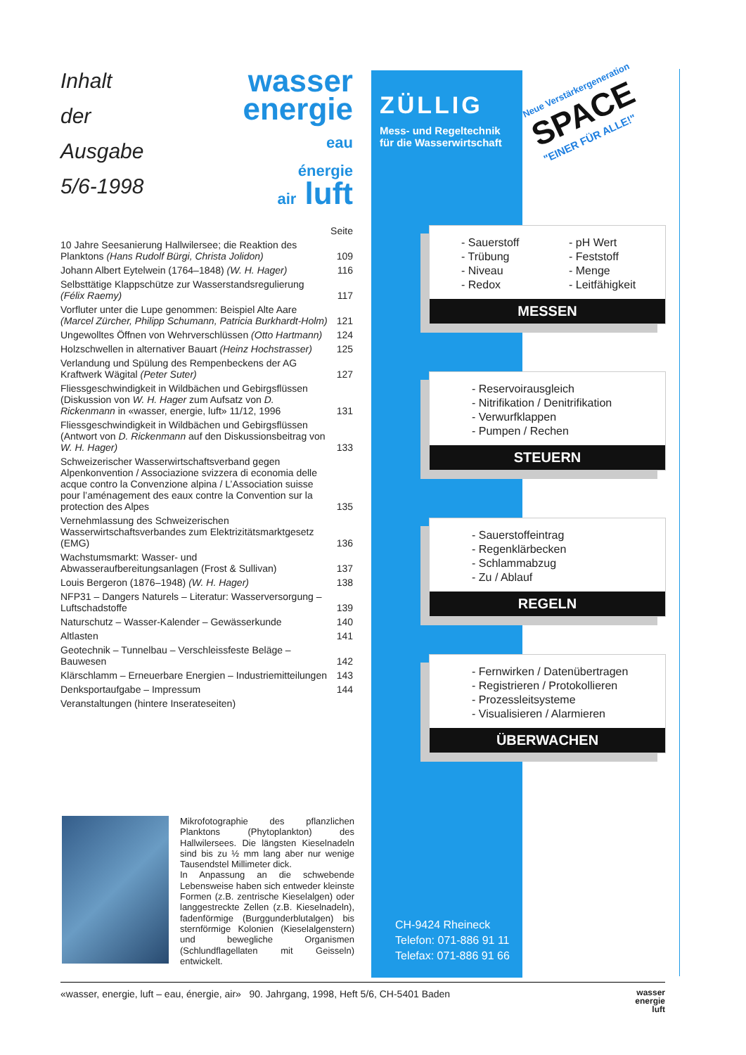Inhalt
der
Ausgabe
5/6-1998
wasser
energie
eau
énergie
air luft
| | Seite |
| 10 Jahre Seesanierung Hallwilersee; die Reaktion des Planktons (Hans Rudolf Bürgi, Christa Jolidon) | 109 |
| Johann Albert Eytelwein (1764–1848) (W. H. Hager) | 116 |
| Selbsttätige Klappschütze zur Wasserstandsregulierung (Félix Raemy) | 117 |
| Vorfluter unter die Lupe genommen: Beispiel Alte Aare (Marcel Zürcher, Philipp Schumann, Patricia Burkhardt-Holm) | 121 |
| Ungewolltes Öffnen von Wehrverschlüssen (Otto Hartmann) | 124 |
| Holzschwellen in alternativer Bauart (Heinz Hochstrasser) | 125 |
| Verlandung und Spülung des Rempenbeckens der AG Kraftwerk Wägital (Peter Suter) | 127 |
| Fliessgeschwindigkeit in Wildbächen und Gebirgsflüssen (Diskussion von W. H. Hager zum Aufsatz von D. Rickenmann in «wasser, energie, luft» 11/12, 1996 | 131 |
| Fliessgeschwindigkeit in Wildbächen und Gebirgsflüssen (Antwort von D. Rickenmann auf den Diskussionsbeitrag von W. H. Hager) | 133 |
| Schweizerischer Wasserwirtschaftsverband gegen Alpenkonvention / Associazione svizzera di economia delle acque contro la Convenzione alpina / L’Association suisse pour l’aménagement des eaux contre la Convention sur la protection des Alpes | 135 |
| Vernehmlassung des Schweizerischen Wasserwirtschaftsverbandes zum Elektrizitätsmarktgesetz (EMG) | 136 |
| Wachstumsmarkt: Wasser- und Abwasseraufbereitungsanlagen (Frost & Sullivan) | 137 |
| Louis Bergeron (1876–1948) (W. H. Hager) | 138 |
| NFP31 – Dangers Naturels – Literatur: Wasserversorgung – Luftschadstoffe | 139 |
| Naturschutz – Wasser-Kalender – Gewässerkunde | 140 |
| Altlasten | 141 |
| Geotechnik – Tunnelbau – Verschleissfeste Beläge – Bauwesen | 142 |
| Klärschlamm – Erneuerbare Energien – Industriemitteilungen | 143 |
| Denksportaufgabe – Impressum | 144 |
| Veranstaltungen (hintere Inserateseiten) | |
Mikrofotographie des pflanzlichen Planktons (Phytoplankton) des Hallwilersees. Die längsten Kieselnadeln sind bis zu ½ mm lang aber nur wenige Tausendstel Millimeter dick.
In Anpassung an die schwebende Lebensweise haben sich entweder kleinste Formen (z.B. zentrische Kieselalgen) oder langgestreckte Zellen (z.B. Kieselnadeln), fadenförmige (Burggunderblutalgen) bis sternförmige Kolonien (Kieselalgenstern) und bewegliche Organismen (Schlundflagellaten mit Geisseln) entwickelt.
ZÜLLIG
Mess- und Regeltechnik
für die Wasserwirtschaft
CH-9424 Rheineck
Telefon: 071-886 91 11
Telefax: 071-886 91 66
Neue Verstärkergeneration
SPACE
"EINER FÜR ALLE!"
- Sauerstoff
- Trübung
- Niveau
- Redox
- pH Wert
- Feststoff
- Menge
- Leitfähigkeit
MESSEN
- Reservoirausgleich
- Nitrifikation / Denitrifikation
- Verwurfklappen
- Pumpen / Rechen
STEUERN
- Sauerstoffeintrag
- Regenklärbecken
- Schlammabzug
- Zu / Ablauf
REGELN
- Fernwirken / Datenübertragen
- Registrieren / Protokollieren
- Prozessleitsysteme
- Visualisieren / Alarmieren
ÜBERWACHEN
«wasser, energie, luft – eau, énergie, air» 90. Jahrgang, 1998, Heft 5/6, CH-5401 Baden wasser
energie
luft